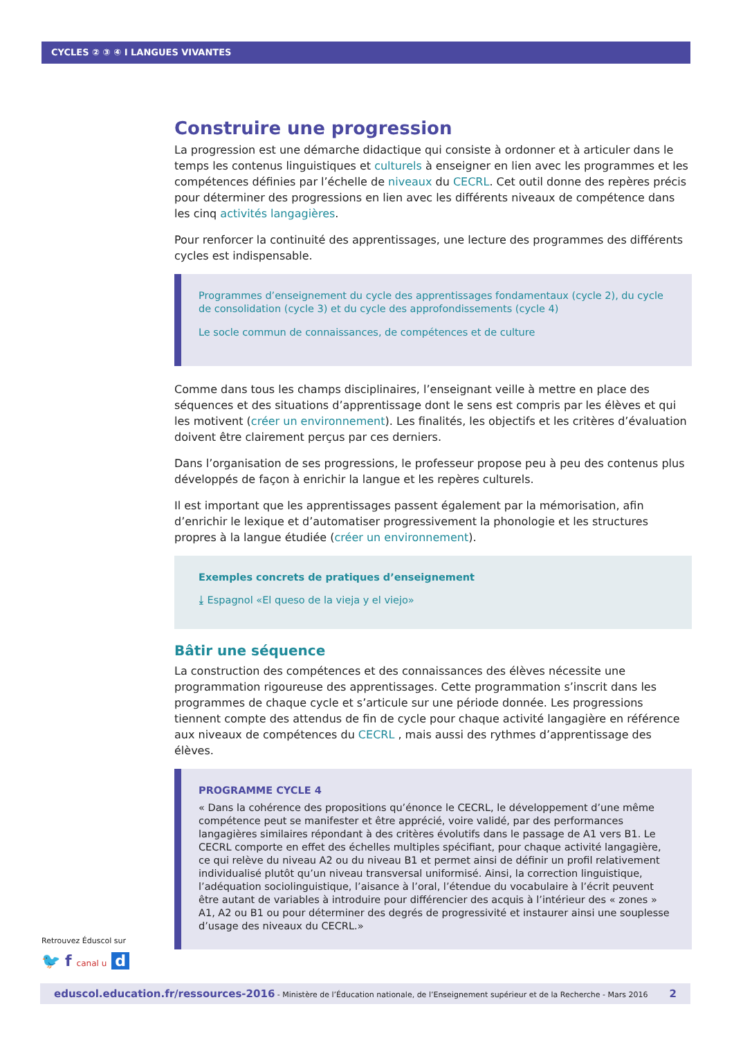CYCLES ② ③ ④ I LANGUES VIVANTES
Construire une progression
La progression est une démarche didactique qui consiste à ordonner et à articuler dans le temps les contenus linguistiques et culturels à enseigner en lien avec les programmes et les compétences définies par l’échelle de niveaux du CECRL. Cet outil donne des repères précis pour déterminer des progressions en lien avec les différents niveaux de compétence dans les cinq activités langagières.
Pour renforcer la continuité des apprentissages, une lecture des programmes des différents cycles est indispensable.
Programmes d’enseignement du cycle des apprentissages fondamentaux (cycle 2), du cycle de consolidation (cycle 3) et du cycle des approfondissements (cycle 4)
Le socle commun de connaissances, de compétences et de culture
Comme dans tous les champs disciplinaires, l’enseignant veille à mettre en place des séquences et des situations d’apprentissage dont le sens est compris par les élèves et qui les motivent (créer un environnement). Les finalités, les objectifs et les critères d’évaluation doivent être clairement perçus par ces derniers.
Dans l’organisation de ses progressions, le professeur propose peu à peu des contenus plus développés de façon à enrichir la langue et les repères culturels.
Il est important que les apprentissages passent également par la mémorisation, afin d’enrichir le lexique et d’automatiser progressivement la phonologie et les structures propres à la langue étudiée (créer un environnement).
Exemples concrets de pratiques d’enseignement
⤓ Espagnol «El queso de la vieja y el viejo»
Bâtir une séquence
La construction des compétences et des connaissances des élèves nécessite une programmation rigoureuse des apprentissages. Cette programmation s’inscrit dans les programmes de chaque cycle et s’articule sur une période donnée. Les progressions tiennent compte des attendus de fin de cycle pour chaque activité langagière en référence aux niveaux de compétences du CECRL , mais aussi des rythmes d’apprentissage des élèves.
PROGRAMME CYCLE 4
« Dans la cohérence des propositions qu’énonce le CECRL, le développement d’une même compétence peut se manifester et être apprécié, voire validé, par des performances langagières similaires répondant à des critères évolutifs dans le passage de A1 vers B1. Le CECRL comporte en effet des échelles multiples spécifiant, pour chaque activité langagière, ce qui relève du niveau A2 ou du niveau B1 et permet ainsi de définir un profil relativement individualisé plutôt qu’un niveau transversal uniformisé. Ainsi, la correction linguistique, l’adéquation sociolinguistique, l’aisance à l’oral, l’étendue du vocabulaire à l’écrit peuvent être autant de variables à introduire pour différencier des acquis à l’intérieur des « zones » A1, A2 ou B1 ou pour déterminer des degrés de progressivité et instaurer ainsi une souplesse d’usage des niveaux du CECRL.»
Retrouvez Éduscol sur
🐦 f canal u d
eduscol.education.fr/ressources-2016 - Ministère de l’Éducation nationale, de l’Enseignement supérieur et de la Recherche - Mars 2016 2